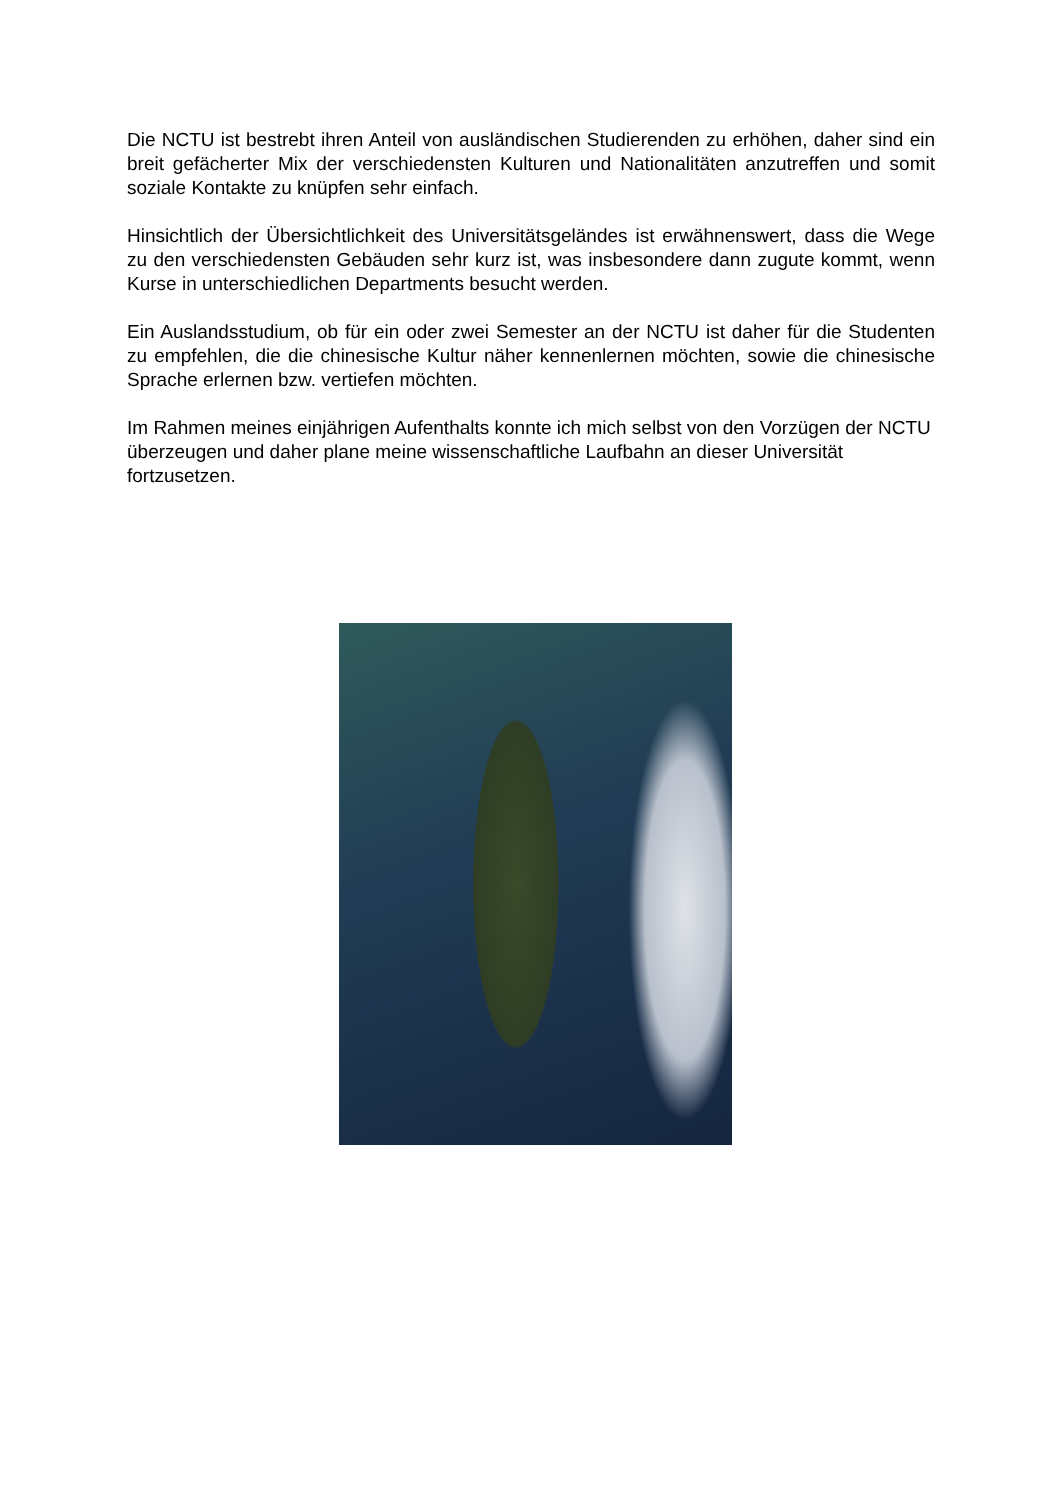Die NCTU ist bestrebt ihren Anteil von ausländischen Studierenden zu erhöhen, daher sind ein breit gefächerter Mix der verschiedensten Kulturen und Nationalitäten anzutreffen und somit soziale Kontakte zu knüpfen sehr einfach.
Hinsichtlich der Übersichtlichkeit des Universitätsgeländes ist erwähnenswert, dass die Wege zu den verschiedensten Gebäuden sehr kurz ist, was insbesondere dann zugute kommt, wenn Kurse in unterschiedlichen Departments besucht werden.
Ein Auslandsstudium, ob für ein oder zwei Semester an der NCTU ist daher für die Studenten zu empfehlen, die die chinesische Kultur näher kennenlernen möchten, sowie die chinesische Sprache erlernen bzw. vertiefen möchten.
Im Rahmen meines einjährigen Aufenthalts konnte ich mich selbst von den Vorzügen der NCTU überzeugen und daher plane meine wissenschaftliche Laufbahn an dieser Universität fortzusetzen.